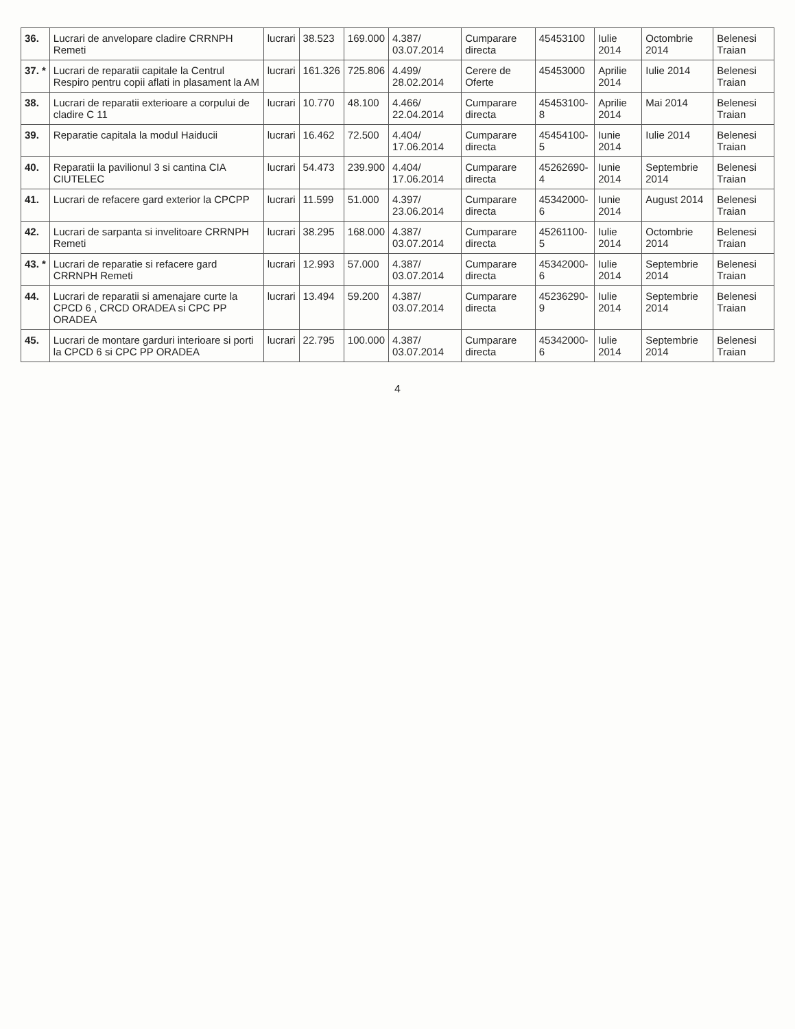| 36. | Lucrari de anvelopare cladire CRRNPH Remeti | lucrari | 38.523 | 169.000 | 4.387/ 03.07.2014 | Cumparare directa | 45453100 | Iulie 2014 | Octombrie 2014 | Belenesi Traian |
| 37. * | Lucrari de reparatii capitale la Centrul Respiro pentru copii aflati in plasament la AM | lucrari | 161.326 | 725.806 | 4.499/ 28.02.2014 | Cerere de Oferte | 45453000 | Aprilie 2014 | Iulie 2014 | Belenesi Traian |
| 38. | Lucrari de reparatii exterioare a corpului de cladire C 11 | lucrari | 10.770 | 48.100 | 4.466/ 22.04.2014 | Cumparare directa | 45453100-8 | Aprilie 2014 | Mai 2014 | Belenesi Traian |
| 39. | Reparatie capitala la modul Haiducii | lucrari | 16.462 | 72.500 | 4.404/ 17.06.2014 | Cumparare directa | 45454100-5 | Iunie 2014 | Iulie 2014 | Belenesi Traian |
| 40. | Reparatii la pavilionul 3 si cantina CIA CIUTELEC | lucrari | 54.473 | 239.900 | 4.404/ 17.06.2014 | Cumparare directa | 45262690-4 | Iunie 2014 | Septembrie 2014 | Belenesi Traian |
| 41. | Lucrari de refacere gard exterior la CPCPP | lucrari | 11.599 | 51.000 | 4.397/ 23.06.2014 | Cumparare directa | 45342000-6 | Iunie 2014 | August 2014 | Belenesi Traian |
| 42. | Lucrari de sarpanta si invelitoare CRRNPH Remeti | lucrari | 38.295 | 168.000 | 4.387/ 03.07.2014 | Cumparare directa | 45261100-5 | Iulie 2014 | Octombrie 2014 | Belenesi Traian |
| 43. * | Lucrari de reparatie si refacere gard CRRNPH Remeti | lucrari | 12.993 | 57.000 | 4.387/ 03.07.2014 | Cumparare directa | 45342000-6 | Iulie 2014 | Septembrie 2014 | Belenesi Traian |
| 44. | Lucrari de reparatii si amenajare curte la CPCD 6 , CRCD ORADEA si CPC PP ORADEA | lucrari | 13.494 | 59.200 | 4.387/ 03.07.2014 | Cumparare directa | 45236290-9 | Iulie 2014 | Septembrie 2014 | Belenesi Traian |
| 45. | Lucrari de montare garduri interioare si porti la CPCD 6 si CPC PP ORADEA | lucrari | 22.795 | 100.000 | 4.387/ 03.07.2014 | Cumparare directa | 45342000-6 | Iulie 2014 | Septembrie 2014 | Belenesi Traian |
4